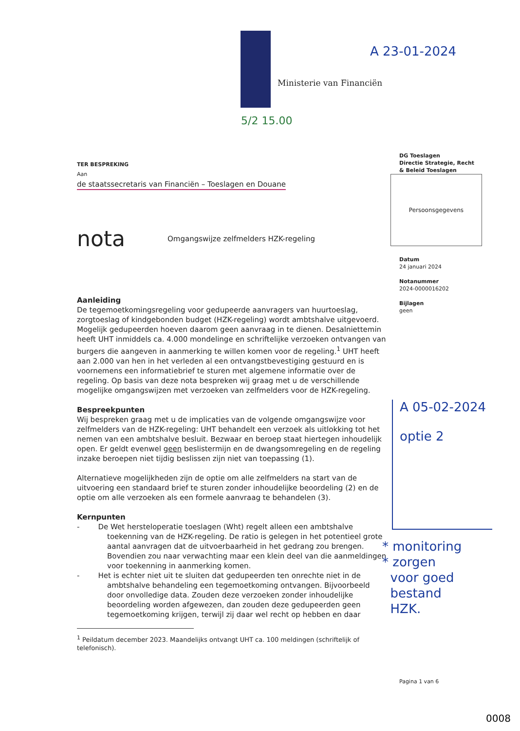Ministerie van Financiën
A 23-01-2024
5/2 15.00
TER BESPREKING
Aan
de staatssecretaris van Financiën – Toeslagen en Douane
nota Omgangswijze zelfmelders HZK-regeling
Aanleiding
De tegemoetkomingsregeling voor gedupeerde aanvragers van huurtoeslag, zorgtoeslag of kindgebonden budget (HZK-regeling) wordt ambtshalve uitgevoerd. Mogelijk gedupeerden hoeven daarom geen aanvraag in te dienen. Desalniettemin heeft UHT inmiddels ca. 4.000 mondelinge en schriftelijke verzoeken ontvangen van burgers die aangeven in aanmerking te willen komen voor de regeling.<sup>1</sup> UHT heeft aan 2.000 van hen in het verleden al een ontvangstbevestiging gestuurd en is voornemens een informatiebrief te sturen met algemene informatie over de regeling. Op basis van deze nota bespreken wij graag met u de verschillende mogelijke omgangswijzen met verzoeken van zelfmelders voor de HZK-regeling.
Bespreekpunten
Wij bespreken graag met u de implicaties van de volgende omgangswijze voor zelfmelders van de HZK-regeling: UHT behandelt een verzoek als uitlokking tot het nemen van een ambtshalve besluit. Bezwaar en beroep staat hiertegen inhoudelijk open. Er geldt evenwel geen beslistermijn en de dwangsomregeling en de regeling inzake beroepen niet tijdig beslissen zijn niet van toepassing (1).
Alternatieve mogelijkheden zijn de optie om alle zelfmelders na start van de uitvoering een standaard brief te sturen zonder inhoudelijke beoordeling (2) en de optie om alle verzoeken als een formele aanvraag te behandelen (3).
Kernpunten
- De Wet herstel­operatie toeslagen (Wht) regelt alleen een ambtshalve toekenning van de HZK-regeling. De ratio is gelegen in het potentieel grote aantal aanvragen dat de uitvoerbaarheid in het gedrang zou brengen. Bovendien zou naar verwachting maar een klein deel van die aanmeldingen voor toekenning in aanmerking komen.
- Het is echter niet uit te sluiten dat gedupeerden ten onrechte niet in de ambtshalve behandeling een tegemoetkoming ontvangen. Bijvoorbeeld door onvolledige data. Zouden deze verzoeken zonder inhoudelijke beoordeling worden afgewezen, dan zouden deze gedupeerden geen tegemoetkoming krijgen, terwijl zij daar wel recht op hebben en daar
<sup>1</sup> Peildatum december 2023. Maandelijks ontvangt UHT ca. 100 meldingen (schriftelijk of telefonisch).
DG Toeslagen
Directie Strategie, Recht
& Beleid Toeslagen
Persoonsgegevens
Datum
24 januari 2024
Notanummer
2024-0000016202
Bijlagen
geen
A 05-02-2024
optie 2
* monitoring
* zorgen
voor goed
bestand
HZK.
Pagina 1 van 6
0008